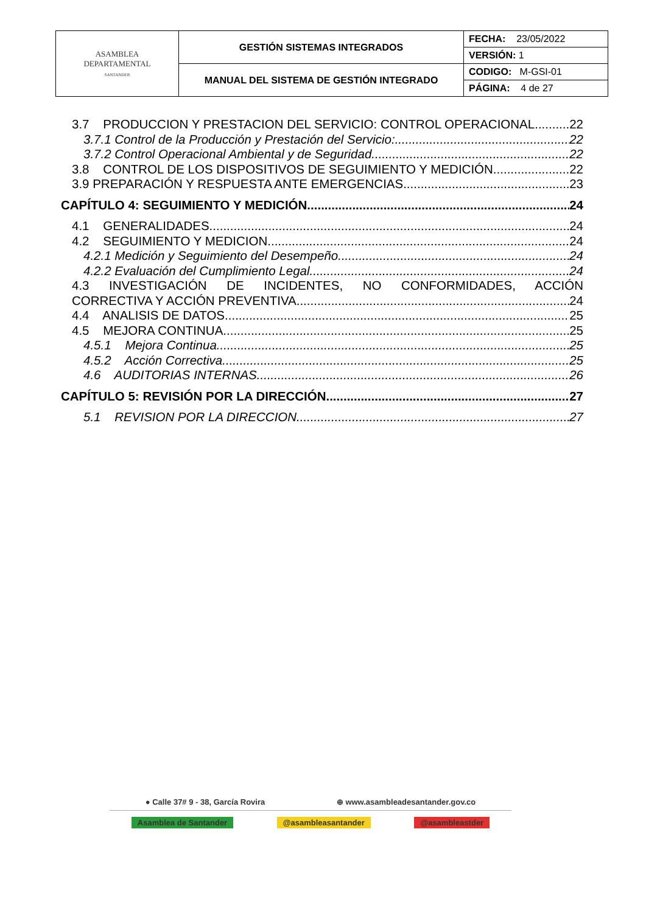| ASAMBLEA DEPARTAMENTAL SANTANDER | GESTIÓN SISTEMAS INTEGRADOS | FECHA: 23/05/2022 |
| | | VERSIÓN: 1 |
| | MANUAL DEL SISTEMA DE GESTIÓN INTEGRADO | CODIGO: M-GSI-01 |
| | | PÁGINA: 4 de 27 |
3.7 PRODUCCION Y PRESTACION DEL SERVICIO: CONTROL OPERACIONAL 22
3.7.1 Control de la Producción y Prestación del Servicio: 22
3.7.2 Control Operacional Ambiental y de Seguridad 22
3.8 CONTROL DE LOS DISPOSITIVOS DE SEGUIMIENTO Y MEDICIÓN 22
3.9 PREPARACIÓN Y RESPUESTA ANTE EMERGENCIAS 23
CAPÍTULO 4: SEGUIMIENTO Y MEDICIÓN 24
4.1 GENERALIDADES 24
4.2 SEGUIMIENTO Y MEDICION 24
4.2.1 Medición y Seguimiento del Desempeño 24
4.2.2 Evaluación del Cumplimiento Legal 24
4.3 INVESTIGACIÓN DE INCIDENTES, NO CONFORMIDADES, ACCIÓN
CORRECTIVA Y ACCIÓN PREVENTIVA 24
4.4 ANALISIS DE DATOS 25
4.5 MEJORA CONTINUA 25
4.5.1 Mejora Continua 25
4.5.2 Acción Correctiva 25
4.6 AUDITORIAS INTERNAS 26
CAPÍTULO 5: REVISIÓN POR LA DIRECCIÓN 27
5.1 REVISION POR LA DIRECCION 27
● Calle 37# 9 - 38, García Rovira ⊕ www.asambleadesantander.gov.co
Asamblea de Santander @asambleasantander @asambleastder